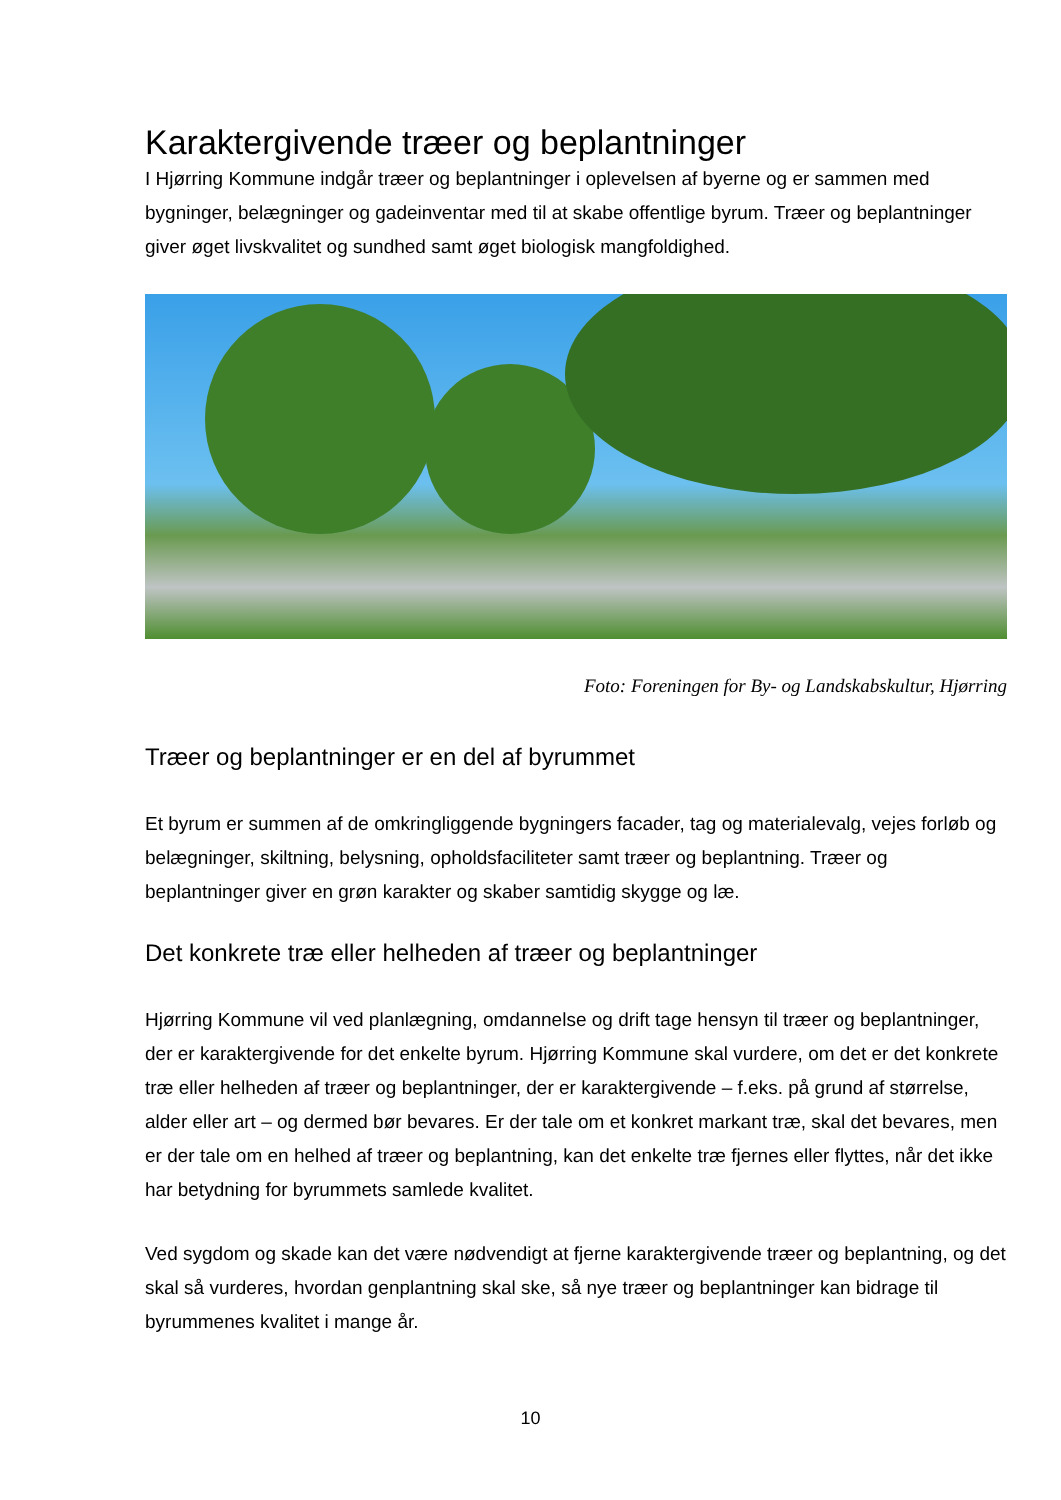Karaktergivende træer og beplantninger
I Hjørring Kommune indgår træer og beplantninger i oplevelsen af byerne og er sammen med bygninger, belægninger og gadeinventar med til at skabe offentlige byrum. Træer og beplantninger giver øget livskvalitet og sundhed samt øget biologisk mangfoldighed.
Foto: Foreningen for By- og Landskabskultur, Hjørring
Træer og beplantninger er en del af byrummet
Et byrum er summen af de omkringliggende bygningers facader, tag og materialevalg, vejes forløb og belægninger, skiltning, belysning, opholdsfaciliteter samt træer og beplantning. Træer og beplantninger giver en grøn karakter og skaber samtidig skygge og læ.
Det konkrete træ eller helheden af træer og beplantninger
Hjørring Kommune vil ved planlægning, omdannelse og drift tage hensyn til træer og beplantninger, der er karaktergivende for det enkelte byrum. Hjørring Kommune skal vurdere, om det er det konkrete træ eller helheden af træer og beplantninger, der er karaktergivende – f.eks. på grund af størrelse, alder eller art – og dermed bør bevares. Er der tale om et konkret markant træ, skal det bevares, men er der tale om en helhed af træer og beplantning, kan det enkelte træ fjernes eller flyttes, når det ikke har betydning for byrummets samlede kvalitet.
Ved sygdom og skade kan det være nødvendigt at fjerne karaktergivende træer og beplantning, og det skal så vurderes, hvordan genplantning skal ske, så nye træer og beplantninger kan bidrage til byrummenes kvalitet i mange år.
10